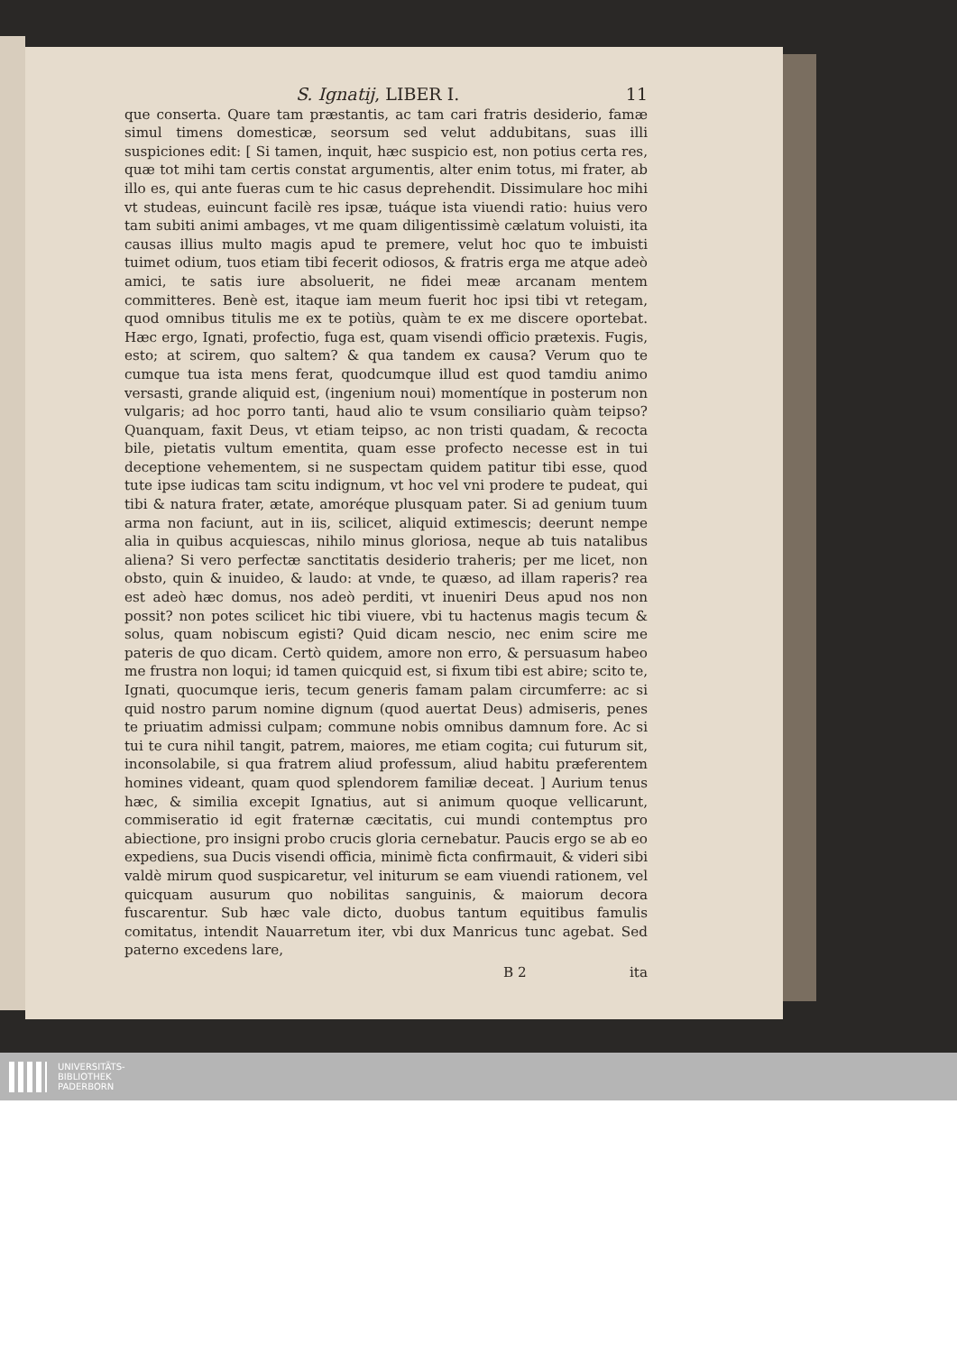S. Ignatij, LIBER I. 11
que conserta. Quare tam præstantis, ac tam cari fratris desiderio, famæ simul timens domesticæ, seorsum sed velut addubitans, suas illi suspiciones edit: [ Si tamen, inquit, hæc suspicio est, non potius certa res, quæ tot mihi tam certis constat argumentis, alter enim totus, mi frater, ab illo es, qui ante fueras cum te hic casus deprehendit. Dissimulare hoc mihi vt studeas, euincunt facilè res ipsæ, tuáque ista viuendi ratio: huius vero tam subiti animi ambages, vt me quam diligentissimè cælatum voluisti, ita causas illius multo magis apud te premere, velut hoc quo te imbuisti tuimet odium, tuos etiam tibi fecerit odiosos, & fratris erga me atque adeò amici, te satis iure absoluerit, ne fidei meæ arcanam mentem committeres. Benè est, itaque iam meum fuerit hoc ipsi tibi vt retegam, quod omnibus titulis me ex te potiùs, quàm te ex me discere oportebat. Hæc ergo, Ignati, profectio, fuga est, quam visendi officio prætexis. Fugis, esto; at scirem, quo saltem? & qua tandem ex causa? Verum quo te cumque tua ista mens ferat, quodcumque illud est quod tamdiu animo versasti, grande aliquid est, (ingenium noui) momentíque in posterum non vulgaris; ad hoc porro tanti, haud alio te vsum consiliario quàm teipso? Quanquam, faxit Deus, vt etiam teipso, ac non tristi quadam, & recocta bile, pietatis vultum ementita, quam esse profecto necesse est in tui deceptione vehementem, si ne suspectam quidem patitur tibi esse, quod tute ipse iudicas tam scitu indignum, vt hoc vel vni prodere te pudeat, qui tibi & natura frater, ætate, amoréque plusquam pater. Si ad genium tuum arma non faciunt, aut in iis, scilicet, aliquid extimescis; deerunt nempe alia in quibus acquiescas, nihilo minus gloriosa, neque ab tuis natalibus aliena? Si vero perfectæ sanctitatis desiderio traheris; per me licet, non obsto, quin & inuideo, & laudo: at vnde, te quæso, ad illam raperis? rea est adeò hæc domus, nos adeò perditi, vt inueniri Deus apud nos non possit? non potes scilicet hic tibi viuere, vbi tu hactenus magis tecum & solus, quam nobiscum egisti? Quid dicam nescio, nec enim scire me pateris de quo dicam. Certò quidem, amore non erro, & persuasum habeo me frustra non loqui; id tamen quicquid est, si fixum tibi est abire; scito te, Ignati, quocumque ieris, tecum generis famam palam circumferre: ac si quid nostro parum nomine dignum (quod auertat Deus) admiseris, penes te priuatim admissi culpam; commune nobis omnibus damnum fore. Ac si tui te cura nihil tangit, patrem, maiores, me etiam cogita; cui futurum sit, inconsolabile, si qua fratrem aliud professum, aliud habitu præferentem homines videant, quam quod splendorem familiæ deceat. ] Aurium tenus hæc, & similia excepit Ignatius, aut si animum quoque vellicarunt, commiseratio id egit fraternæ cæcitatis, cui mundi contemptus pro abiectione, pro insigni probo crucis gloria cernebatur. Paucis ergo se ab eo expediens, sua Ducis visendi officia, minimè ficta confirmauit, & videri sibi valdè mirum quod suspicaretur, vel initurum se eam viuendi rationem, vel quicquam ausurum quo nobilitas sanguinis, & maiorum decora fuscarentur. Sub hæc vale dicto, duobus tantum equitibus famulis comitatus, intendit Nauarretum iter, vbi dux Manricus tunc agebat. Sed paterno excedens lare,
B 2 ita
UNIVERSITÄTS-
BIBLIOTHEK
PADERBORN